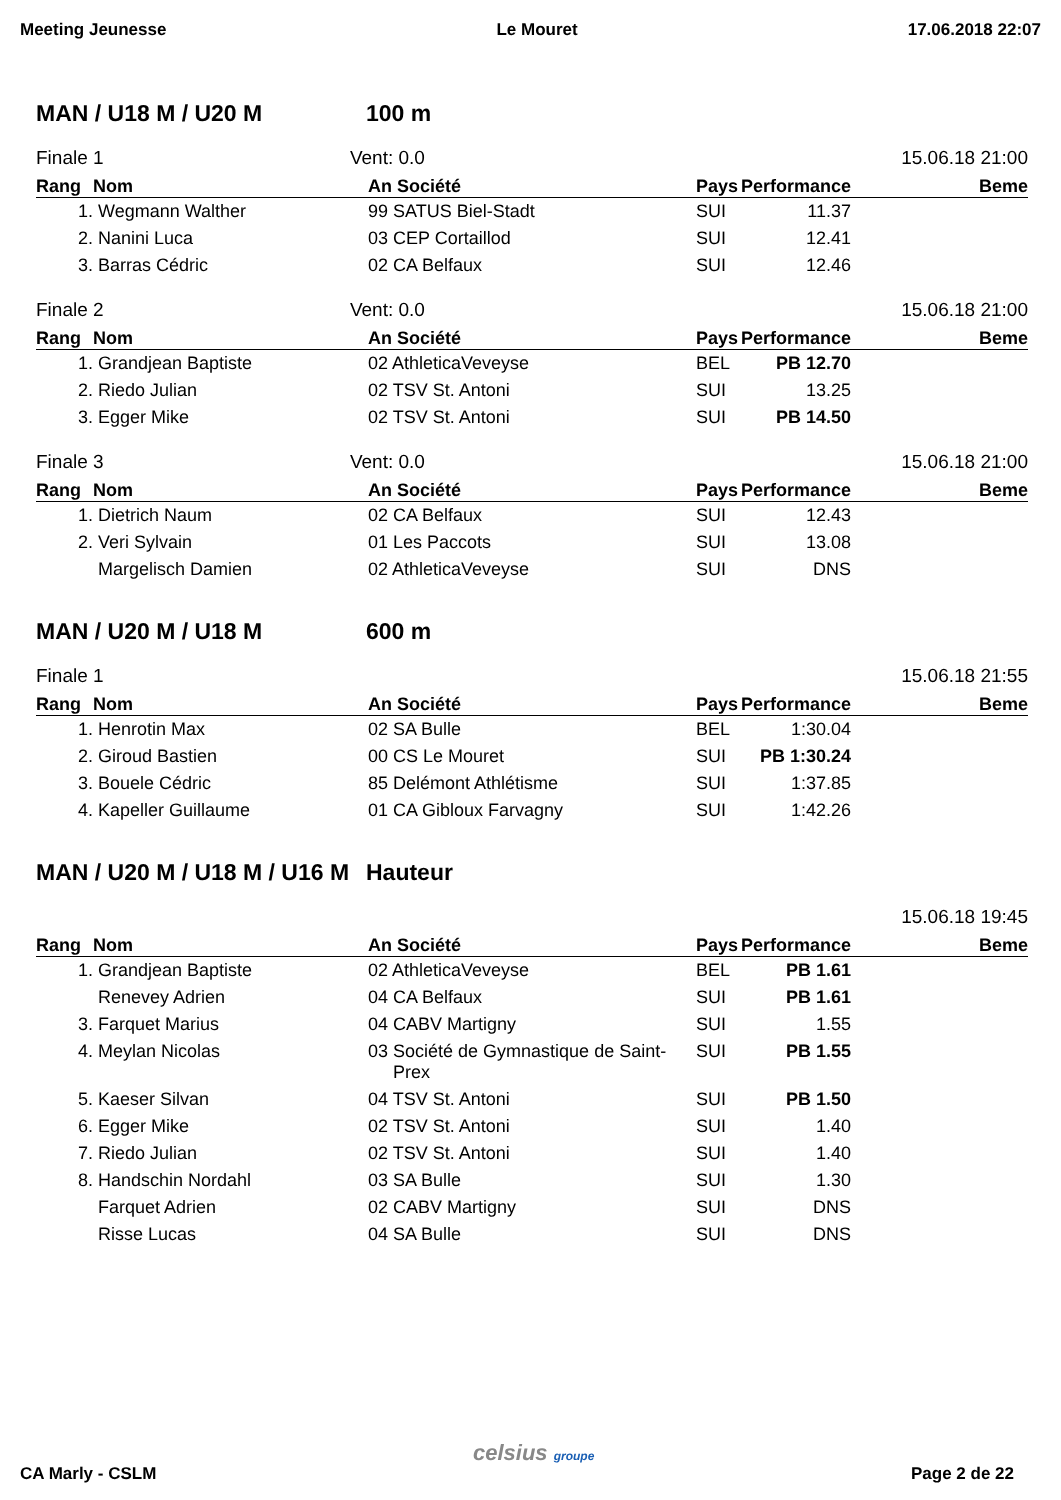Meeting Jeunesse Le Mouret 17.06.2018 22:07
MAN / U18 M / U20 M 100 m
Finale 1 Vent: 0.0 15.06.18 21:00
| Rang | Nom | An Société | Pays | Performance | Beme |
| --- | --- | --- | --- | --- | --- |
| 1. | Wegmann Walther | 99 SATUS Biel-Stadt | SUI | 11.37 | |
| 2. | Nanini Luca | 03 CEP Cortaillod | SUI | 12.41 | |
| 3. | Barras Cédric | 02 CA Belfaux | SUI | 12.46 | |
Finale 2 Vent: 0.0 15.06.18 21:00
| Rang | Nom | An Société | Pays | Performance | Beme |
| --- | --- | --- | --- | --- | --- |
| 1. | Grandjean Baptiste | 02 AthleticaVeveyse | BEL | PB 12.70 | |
| 2. | Riedo Julian | 02 TSV St. Antoni | SUI | 13.25 | |
| 3. | Egger Mike | 02 TSV St. Antoni | SUI | PB 14.50 | |
Finale 3 Vent: 0.0 15.06.18 21:00
| Rang | Nom | An Société | Pays | Performance | Beme |
| --- | --- | --- | --- | --- | --- |
| 1. | Dietrich Naum | 02 CA Belfaux | SUI | 12.43 | |
| 2. | Veri Sylvain | 01 Les Paccots | SUI | 13.08 | |
| | Margelisch Damien | 02 AthleticaVeveyse | SUI | DNS | |
MAN / U20 M / U18 M 600 m
Finale 1 15.06.18 21:55
| Rang | Nom | An Société | Pays | Performance | Beme |
| --- | --- | --- | --- | --- | --- |
| 1. | Henrotin Max | 02 SA Bulle | BEL | 1:30.04 | |
| 2. | Giroud Bastien | 00 CS Le Mouret | SUI | PB 1:30.24 | |
| 3. | Bouele Cédric | 85 Delémont Athlétisme | SUI | 1:37.85 | |
| 4. | Kapeller Guillaume | 01 CA Gibloux Farvagny | SUI | 1:42.26 | |
MAN / U20 M / U18 M / U16 M Hauteur
15.06.18 19:45
| Rang | Nom | An Société | Pays | Performance | Beme |
| --- | --- | --- | --- | --- | --- |
| 1. | Grandjean Baptiste | 02 AthleticaVeveyse | BEL | PB 1.61 | |
| | Renevey Adrien | 04 CA Belfaux | SUI | PB 1.61 | |
| 3. | Farquet Marius | 04 CABV Martigny | SUI | 1.55 | |
| 4. | Meylan Nicolas | 03 Société de Gymnastique de Saint- Prex | SUI | PB 1.55 | |
| 5. | Kaeser Silvan | 04 TSV St. Antoni | SUI | PB 1.50 | |
| 6. | Egger Mike | 02 TSV St. Antoni | SUI | 1.40 | |
| 7. | Riedo Julian | 02 TSV St. Antoni | SUI | 1.40 | |
| 8. | Handschin Nordahl | 03 SA Bulle | SUI | 1.30 | |
| | Farquet Adrien | 02 CABV Martigny | SUI | DNS | |
| | Risse Lucas | 04 SA Bulle | SUI | DNS | |
CA Marly - CSLM celsius groupe Page 2 de 22